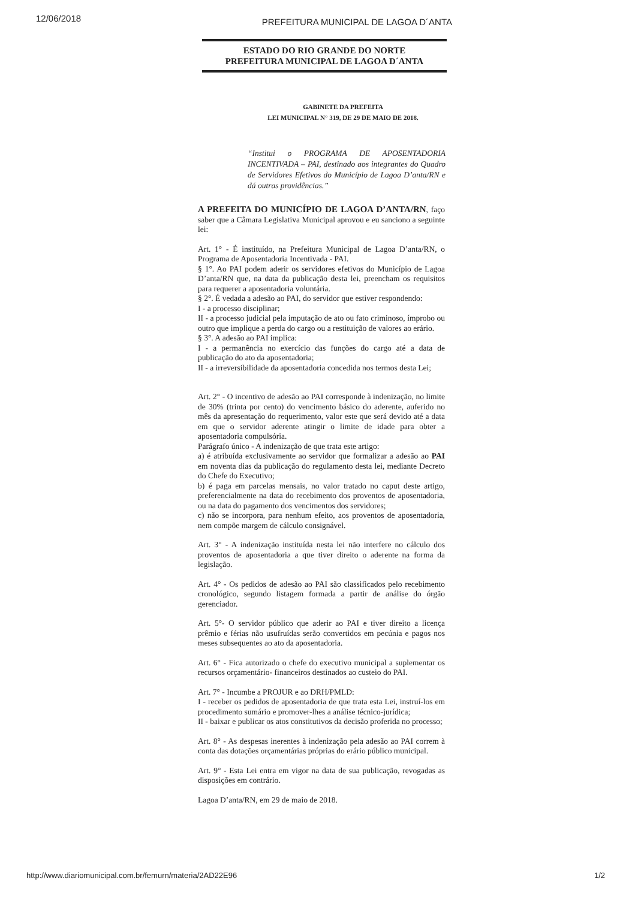12/06/2018 PREFEITURA MUNICIPAL DE LAGOA D´ANTA
ESTADO DO RIO GRANDE DO NORTE
PREFEITURA MUNICIPAL DE LAGOA D´ANTA
GABINETE DA PREFEITA
LEI MUNICIPAL N° 319, DE 29 DE MAIO DE 2018.
“Institui o PROGRAMA DE APOSENTADORIA INCENTIVADA – PAI, destinado aos integrantes do Quadro de Servidores Efetivos do Município de Lagoa D’anta/RN e dá outras providências.”
A PREFEITA DO MUNICÍPIO DE LAGOA D’ANTA/RN, faço saber que a Câmara Legislativa Municipal aprovou e eu sanciono a seguinte lei:
Art. 1° - É instituído, na Prefeitura Municipal de Lagoa D’anta/RN, o Programa de Aposentadoria Incentivada - PAI.
§ 1°. Ao PAI podem aderir os servidores efetivos do Município de Lagoa D’anta/RN que, na data da publicação desta lei, preencham os requisitos para requerer a aposentadoria voluntária.
§ 2°. É vedada a adesão ao PAI, do servidor que estiver respondendo:
I - a processo disciplinar;
II - a processo judicial pela imputação de ato ou fato criminoso, ímprobo ou outro que implique a perda do cargo ou a restituição de valores ao erário.
§ 3°. A adesão ao PAI implica:
I - a permanência no exercício das funções do cargo até a data de publicação do ato da aposentadoria;
II - a irreversibilidade da aposentadoria concedida nos termos desta Lei;
Art. 2° - O incentivo de adesão ao PAI corresponde à indenização, no limite de 30% (trinta por cento) do vencimento básico do aderente, auferido no mês da apresentação do requerimento, valor este que será devido até a data em que o servidor aderente atingir o limite de idade para obter a aposentadoria compulsória.
Parágrafo único - A indenização de que trata este artigo:
a) é atribuída exclusivamente ao servidor que formalizar a adesão ao PAI em noventa dias da publicação do regulamento desta lei, mediante Decreto do Chefe do Executivo;
b) é paga em parcelas mensais, no valor tratado no caput deste artigo, preferencialmente na data do recebimento dos proventos de aposentadoria, ou na data do pagamento dos vencimentos dos servidores;
c) não se incorpora, para nenhum efeito, aos proventos de aposentadoria, nem compõe margem de cálculo consignável.
Art. 3° - A indenização instituída nesta lei não interfere no cálculo dos proventos de aposentadoria a que tiver direito o aderente na forma da legislação.
Art. 4° - Os pedidos de adesão ao PAI são classificados pelo recebimento cronológico, segundo listagem formada a partir de análise do órgão gerenciador.
Art. 5°- O servidor público que aderir ao PAI e tiver direito a licença prêmio e férias não usufruídas serão convertidos em pecúnia e pagos nos meses subsequentes ao ato da aposentadoria.
Art. 6° - Fica autorizado o chefe do executivo municipal a suplementar os recursos orçamentário- financeiros destinados ao custeio do PAI.
Art. 7° - Incumbe a PROJUR e ao DRH/PMLD:
I - receber os pedidos de aposentadoria de que trata esta Lei, instruí-los em procedimento sumário e promover-lhes a análise técnico-jurídica;
II - baixar e publicar os atos constitutivos da decisão proferida no processo;
Art. 8° - As despesas inerentes à indenização pela adesão ao PAI correm à conta das dotações orçamentárias próprias do erário público municipal.
Art. 9° - Esta Lei entra em vigor na data de sua publicação, revogadas as disposições em contrário.
Lagoa D’anta/RN, em 29 de maio de 2018.
http://www.diariomunicipal.com.br/femurn/materia/2AD22E96 1/2